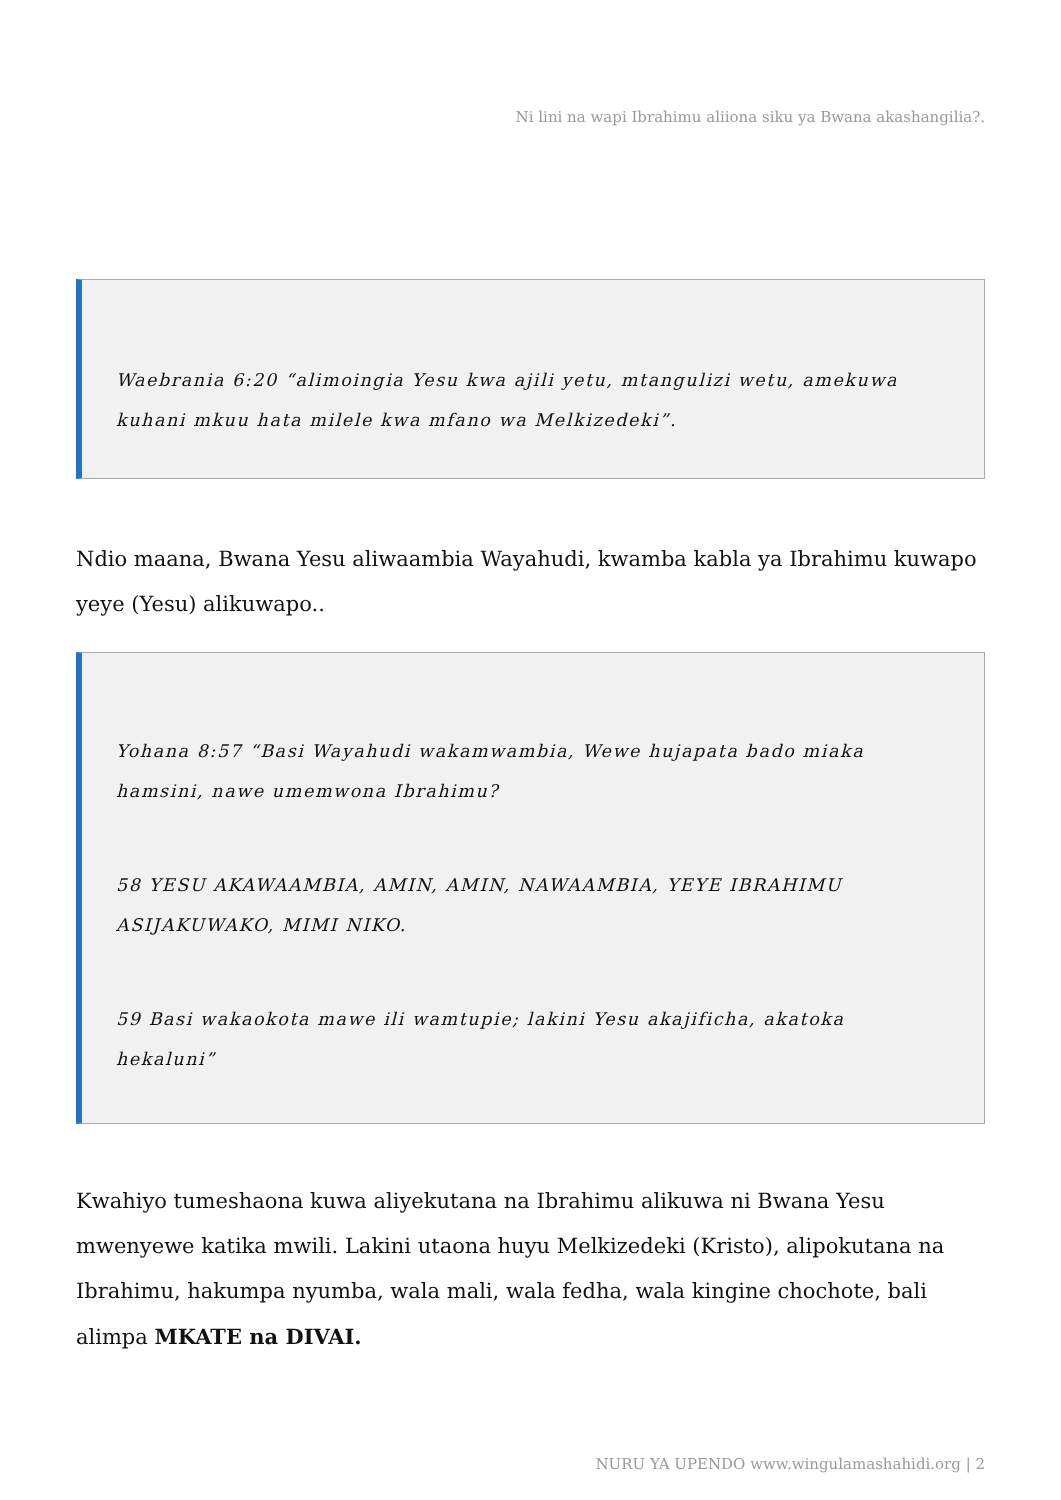Ni lini na wapi Ibrahimu aliiona siku ya Bwana akashangilia?.
Waebrania 6:20 “alimoingia Yesu kwa ajili yetu, mtangulizi wetu, amekuwa kuhani mkuu hata milele kwa mfano wa Melkizedeki”.
Ndio maana, Bwana Yesu aliwaambia Wayahudi, kwamba kabla ya Ibrahimu kuwapo yeye (Yesu) alikuwapo..
Yohana 8:57 “Basi Wayahudi wakamwambia, Wewe hujapata bado miaka hamsini, nawe umemwona Ibrahimu?
58 YESU AKAWAAMBIA, AMIN, AMIN, NAWAAMBIA, YEYE IBRAHIMU ASIJAKUWAKO, MIMI NIKO.
59 Basi wakaokota mawe ili wamtupie; lakini Yesu akajificha, akatoka hekaluni”
Kwahiyo tumeshaona kuwa aliyekutana na Ibrahimu alikuwa ni Bwana Yesu mwenyewe katika mwili. Lakini utaona huyu Melkizedeki (Kristo), alipokutana na Ibrahimu, hakumpa nyumba, wala mali, wala fedha, wala kingine chochote, bali alimpa MKATE na DIVAI.
NURU YA UPENDO www.wingulamashahidi.org | 2